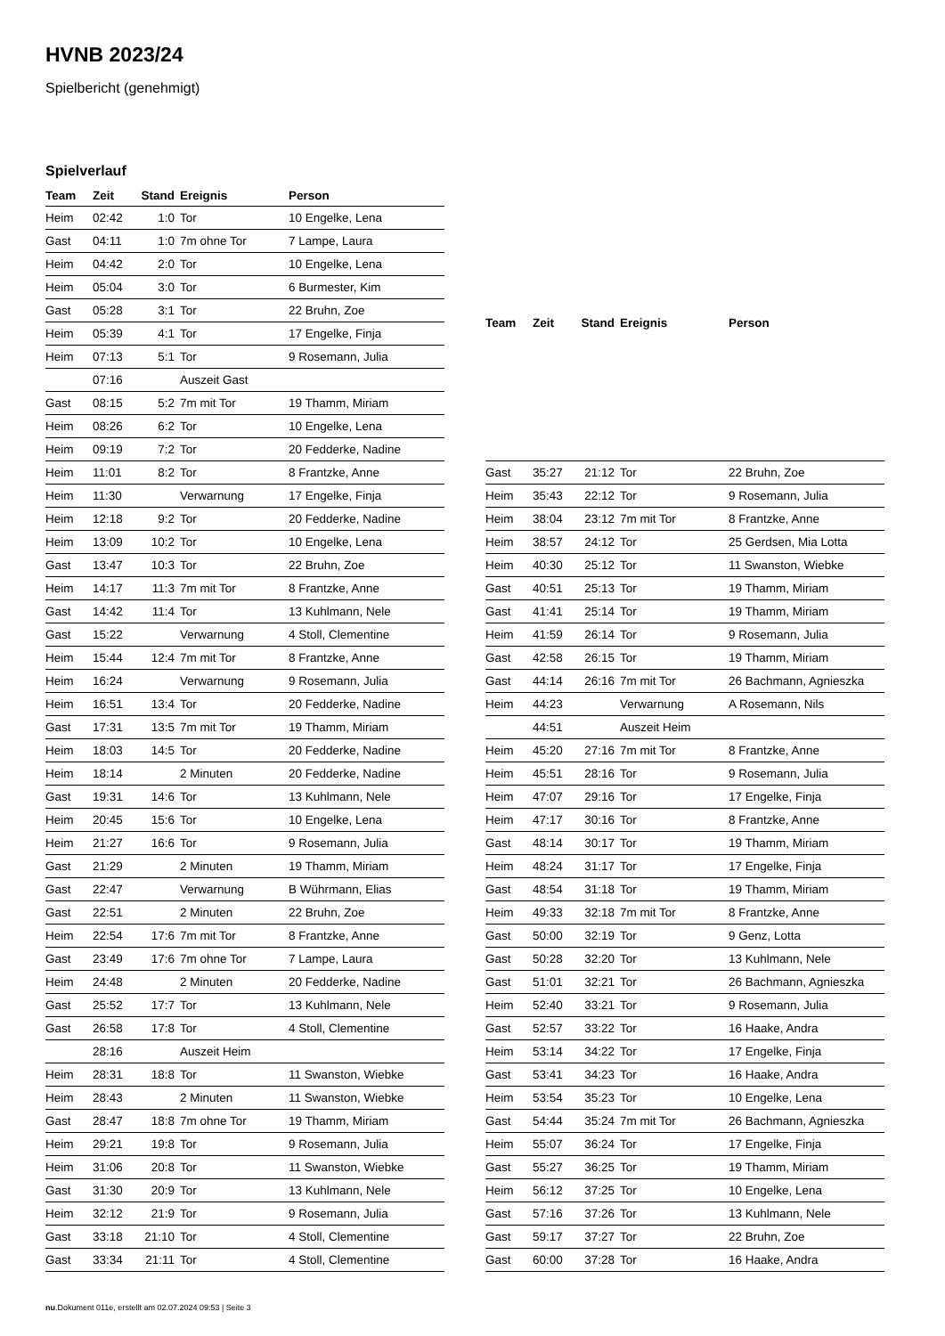HVNB 2023/24
Spielbericht (genehmigt)
Spielverlauf
| Team | Zeit | Stand | Ereignis | Person |
| --- | --- | --- | --- | --- |
| Heim | 02:42 | 1:0 | Tor | 10 Engelke, Lena |
| Gast | 04:11 | 1:0 | 7m ohne Tor | 7 Lampe, Laura |
| Heim | 04:42 | 2:0 | Tor | 10 Engelke, Lena |
| Heim | 05:04 | 3:0 | Tor | 6 Burmester, Kim |
| Gast | 05:28 | 3:1 | Tor | 22 Bruhn, Zoe |
| Heim | 05:39 | 4:1 | Tor | 17 Engelke, Finja |
| Heim | 07:13 | 5:1 | Tor | 9 Rosemann, Julia |
| | 07:16 | | Auszeit Gast | |
| Gast | 08:15 | 5:2 | 7m mit Tor | 19 Thamm, Miriam |
| Heim | 08:26 | 6:2 | Tor | 10 Engelke, Lena |
| Heim | 09:19 | 7:2 | Tor | 20 Fedderke, Nadine |
| Heim | 11:01 | 8:2 | Tor | 8 Frantzke, Anne |
| Heim | 11:30 | | Verwarnung | 17 Engelke, Finja |
| Heim | 12:18 | 9:2 | Tor | 20 Fedderke, Nadine |
| Heim | 13:09 | 10:2 | Tor | 10 Engelke, Lena |
| Gast | 13:47 | 10:3 | Tor | 22 Bruhn, Zoe |
| Heim | 14:17 | 11:3 | 7m mit Tor | 8 Frantzke, Anne |
| Gast | 14:42 | 11:4 | Tor | 13 Kuhlmann, Nele |
| Gast | 15:22 | | Verwarnung | 4 Stoll, Clementine |
| Heim | 15:44 | 12:4 | 7m mit Tor | 8 Frantzke, Anne |
| Heim | 16:24 | | Verwarnung | 9 Rosemann, Julia |
| Heim | 16:51 | 13:4 | Tor | 20 Fedderke, Nadine |
| Gast | 17:31 | 13:5 | 7m mit Tor | 19 Thamm, Miriam |
| Heim | 18:03 | 14:5 | Tor | 20 Fedderke, Nadine |
| Heim | 18:14 | | 2 Minuten | 20 Fedderke, Nadine |
| Gast | 19:31 | 14:6 | Tor | 13 Kuhlmann, Nele |
| Heim | 20:45 | 15:6 | Tor | 10 Engelke, Lena |
| Heim | 21:27 | 16:6 | Tor | 9 Rosemann, Julia |
| Gast | 21:29 | | 2 Minuten | 19 Thamm, Miriam |
| Gast | 22:47 | | Verwarnung | B Wührmann, Elias |
| Gast | 22:51 | | 2 Minuten | 22 Bruhn, Zoe |
| Heim | 22:54 | 17:6 | 7m mit Tor | 8 Frantzke, Anne |
| Gast | 23:49 | 17:6 | 7m ohne Tor | 7 Lampe, Laura |
| Heim | 24:48 | | 2 Minuten | 20 Fedderke, Nadine |
| Gast | 25:52 | 17:7 | Tor | 13 Kuhlmann, Nele |
| Gast | 26:58 | 17:8 | Tor | 4 Stoll, Clementine |
| | 28:16 | | Auszeit Heim | |
| Heim | 28:31 | 18:8 | Tor | 11 Swanston, Wiebke |
| Heim | 28:43 | | 2 Minuten | 11 Swanston, Wiebke |
| Gast | 28:47 | 18:8 | 7m ohne Tor | 19 Thamm, Miriam |
| Heim | 29:21 | 19:8 | Tor | 9 Rosemann, Julia |
| Heim | 31:06 | 20:8 | Tor | 11 Swanston, Wiebke |
| Gast | 31:30 | 20:9 | Tor | 13 Kuhlmann, Nele |
| Heim | 32:12 | 21:9 | Tor | 9 Rosemann, Julia |
| Gast | 33:18 | 21:10 | Tor | 4 Stoll, Clementine |
| Gast | 33:34 | 21:11 | Tor | 4 Stoll, Clementine |
| Team | Zeit | Stand | Ereignis | Person |
| --- | --- | --- | --- | --- |
| Gast | 35:27 | 21:12 | Tor | 22 Bruhn, Zoe |
| Heim | 35:43 | 22:12 | Tor | 9 Rosemann, Julia |
| Heim | 38:04 | 23:12 | 7m mit Tor | 8 Frantzke, Anne |
| Heim | 38:57 | 24:12 | Tor | 25 Gerdsen, Mia Lotta |
| Heim | 40:30 | 25:12 | Tor | 11 Swanston, Wiebke |
| Gast | 40:51 | 25:13 | Tor | 19 Thamm, Miriam |
| Gast | 41:41 | 25:14 | Tor | 19 Thamm, Miriam |
| Heim | 41:59 | 26:14 | Tor | 9 Rosemann, Julia |
| Gast | 42:58 | 26:15 | Tor | 19 Thamm, Miriam |
| Gast | 44:14 | 26:16 | 7m mit Tor | 26 Bachmann, Agnieszka |
| Heim | 44:23 | | Verwarnung | A Rosemann, Nils |
| | 44:51 | | Auszeit Heim | |
| Heim | 45:20 | 27:16 | 7m mit Tor | 8 Frantzke, Anne |
| Heim | 45:51 | 28:16 | Tor | 9 Rosemann, Julia |
| Heim | 47:07 | 29:16 | Tor | 17 Engelke, Finja |
| Heim | 47:17 | 30:16 | Tor | 8 Frantzke, Anne |
| Gast | 48:14 | 30:17 | Tor | 19 Thamm, Miriam |
| Heim | 48:24 | 31:17 | Tor | 17 Engelke, Finja |
| Gast | 48:54 | 31:18 | Tor | 19 Thamm, Miriam |
| Heim | 49:33 | 32:18 | 7m mit Tor | 8 Frantzke, Anne |
| Gast | 50:00 | 32:19 | Tor | 9 Genz, Lotta |
| Gast | 50:28 | 32:20 | Tor | 13 Kuhlmann, Nele |
| Gast | 51:01 | 32:21 | Tor | 26 Bachmann, Agnieszka |
| Heim | 52:40 | 33:21 | Tor | 9 Rosemann, Julia |
| Gast | 52:57 | 33:22 | Tor | 16 Haake, Andra |
| Heim | 53:14 | 34:22 | Tor | 17 Engelke, Finja |
| Gast | 53:41 | 34:23 | Tor | 16 Haake, Andra |
| Heim | 53:54 | 35:23 | Tor | 10 Engelke, Lena |
| Gast | 54:44 | 35:24 | 7m mit Tor | 26 Bachmann, Agnieszka |
| Heim | 55:07 | 36:24 | Tor | 17 Engelke, Finja |
| Gast | 55:27 | 36:25 | Tor | 19 Thamm, Miriam |
| Heim | 56:12 | 37:25 | Tor | 10 Engelke, Lena |
| Gast | 57:16 | 37:26 | Tor | 13 Kuhlmann, Nele |
| Gast | 59:17 | 37:27 | Tor | 22 Bruhn, Zoe |
| Gast | 60:00 | 37:28 | Tor | 16 Haake, Andra |
nu.Dokument 011e, erstellt am 02.07.2024 09:53 | Seite 3